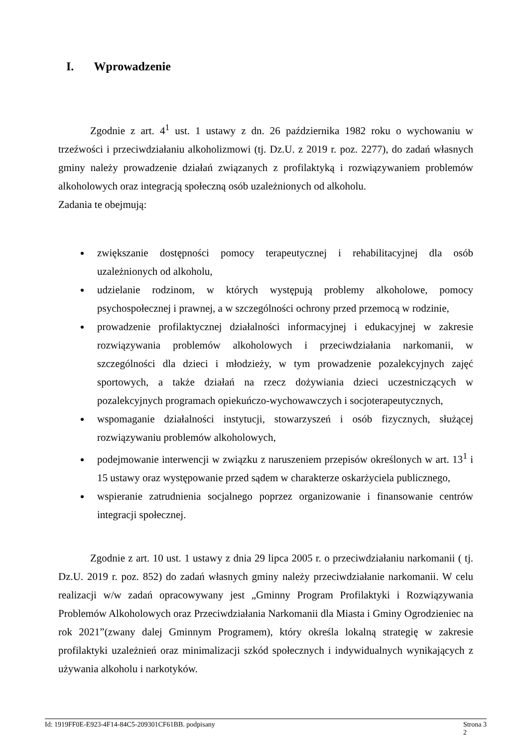I. Wprowadzenie
Zgodnie z art. 4<sup>1</sup> ust. 1 ustawy z dn. 26 października 1982 roku o wychowaniu w trzeźwości i przeciwdziałaniu alkoholizmowi (tj. Dz.U. z 2019 r. poz. 2277), do zadań własnych gminy należy prowadzenie działań związanych z profilaktyką i rozwiązywaniem problemów alkoholowych oraz integracją społeczną osób uzależnionych od alkoholu.
Zadania te obejmują:
zwiększanie dostępności pomocy terapeutycznej i rehabilitacyjnej dla osób uzależnionych od alkoholu,
udzielanie rodzinom, w których występują problemy alkoholowe, pomocy psychospołecznej i prawnej, a w szczególności ochrony przed przemocą w rodzinie,
prowadzenie profilaktycznej działalności informacyjnej i edukacyjnej w zakresie rozwiązywania problemów alkoholowych i przeciwdziałania narkomanii, w szczególności dla dzieci i młodzieży, w tym prowadzenie pozalekcyjnych zajęć sportowych, a także działań na rzecz dożywiania dzieci uczestniczących w pozalekcyjnych programach opiekuńczo-wychowawczych i socjoterapeutycznych,
wspomaganie działalności instytucji, stowarzyszeń i osób fizycznych, służącej rozwiązywaniu problemów alkoholowych,
podejmowanie interwencji w związku z naruszeniem przepisów określonych w art. 13<sup>1</sup> i 15 ustawy oraz występowanie przed sądem w charakterze oskarżyciela publicznego,
wspieranie zatrudnienia socjalnego poprzez organizowanie i finansowanie centrów integracji społecznej.
Zgodnie z art. 10 ust. 1 ustawy z dnia 29 lipca 2005 r. o przeciwdziałaniu narkomanii ( tj. Dz.U. 2019 r. poz. 852) do zadań własnych gminy należy przeciwdziałanie narkomanii. W celu realizacji w/w zadań opracowywany jest „Gminny Program Profilaktyki i Rozwiązywania Problemów Alkoholowych oraz Przeciwdziałania Narkomanii dla Miasta i Gminy Ogrodzieniec na rok 2021”(zwany dalej Gminnym Programem), który określa lokalną strategię w zakresie profilaktyki uzależnień oraz minimalizacji szkód społecznych i indywidualnych wynikających z używania alkoholu i narkotyków.
Id: 1919FF0E-E923-4F14-84C5-209301CF61BB. podpisany Strona 3
2